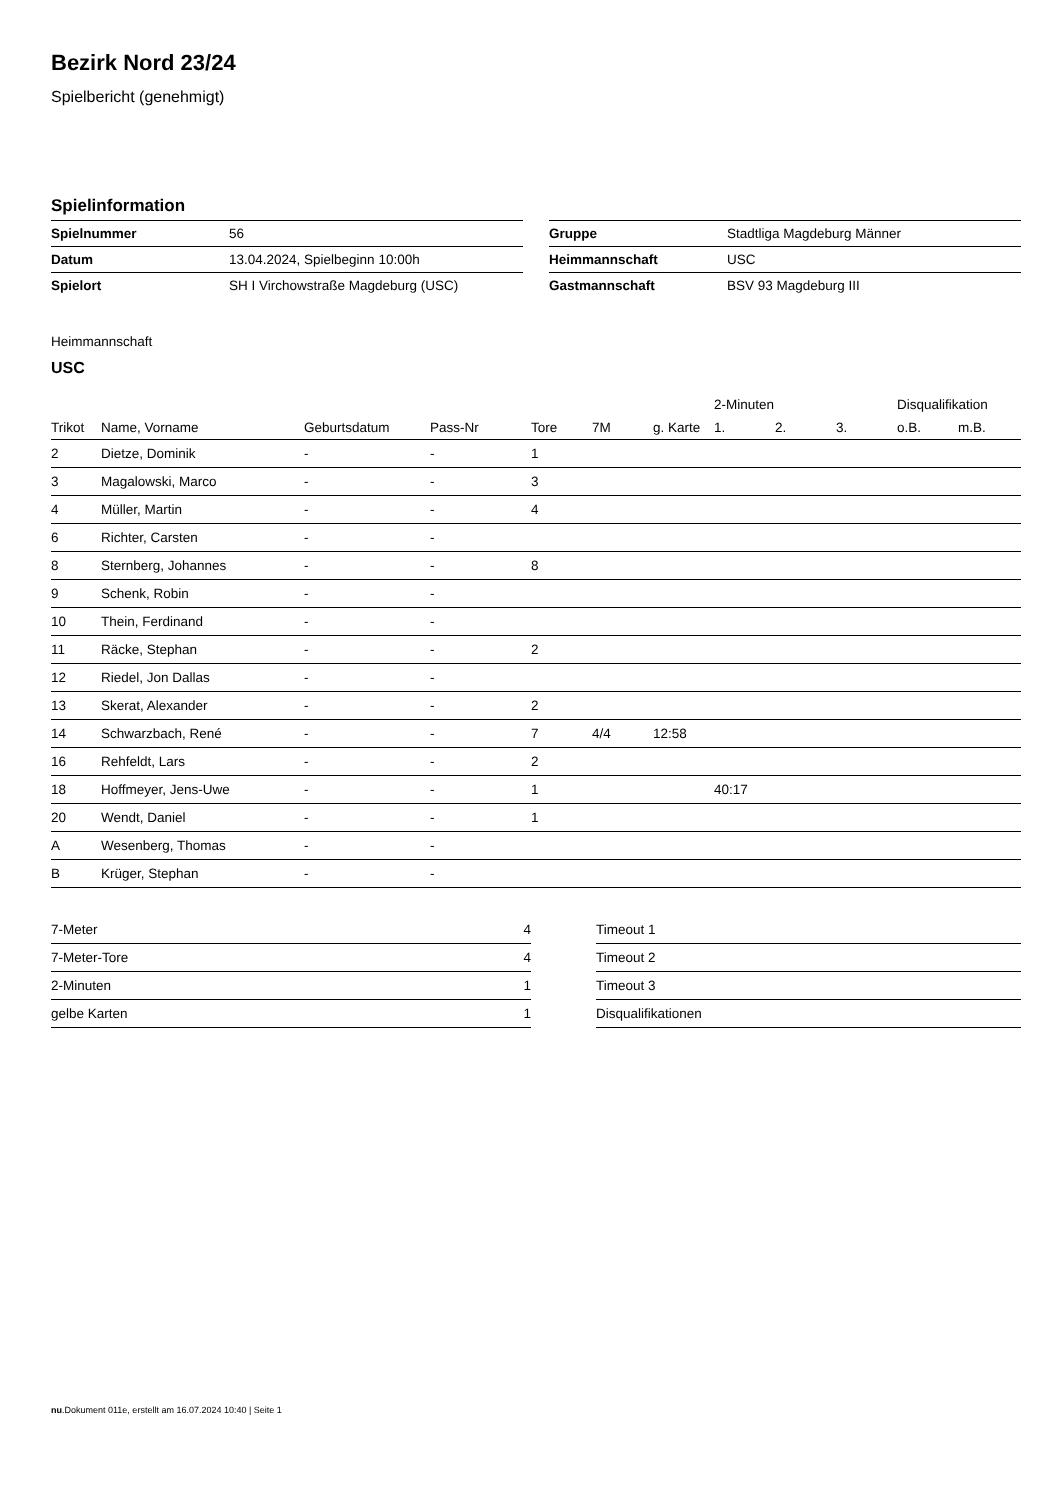Bezirk Nord 23/24
Spielbericht (genehmigt)
Spielinformation
| Spielnummer | 56 |
| Datum | 13.04.2024, Spielbeginn 10:00h |
| Spielort | SH I Virchowstraße Magdeburg (USC) |
| Gruppe | Stadtliga Magdeburg Männer |
| Heimmannschaft | USC |
| Gastmannschaft | BSV 93 Magdeburg III |
Heimmannschaft
USC
| | | | | | | | 2-Minuten | | | Disqualifikation | |
| --- | --- | --- | --- | --- | --- | --- | --- | --- | --- | --- | --- |
| Trikot | Name, Vorname | Geburtsdatum | Pass-Nr | Tore | 7M | g. Karte | 1. | 2. | 3. | o.B. | m.B. |
| 2 | Dietze, Dominik | - | - | 1 | | | | | | | |
| 3 | Magalowski, Marco | - | - | 3 | | | | | | | |
| 4 | Müller, Martin | - | - | 4 | | | | | | | |
| 6 | Richter, Carsten | - | - | | | | | | | | |
| 8 | Sternberg, Johannes | - | - | 8 | | | | | | | |
| 9 | Schenk, Robin | - | - | | | | | | | | |
| 10 | Thein, Ferdinand | - | - | | | | | | | | |
| 11 | Räcke, Stephan | - | - | 2 | | | | | | | |
| 12 | Riedel, Jon Dallas | - | - | | | | | | | | |
| 13 | Skerat, Alexander | - | - | 2 | | | | | | | |
| 14 | Schwarzbach, René | - | - | 7 | 4/4 | 12:58 | | | | | |
| 16 | Rehfeldt, Lars | - | - | 2 | | | | | | | |
| 18 | Hoffmeyer, Jens-Uwe | - | - | 1 | | | 40:17 | | | | |
| 20 | Wendt, Daniel | - | - | 1 | | | | | | | |
| A | Wesenberg, Thomas | - | - | | | | | | | | |
| B | Krüger, Stephan | - | - | | | | | | | | |
| 7-Meter | 4 |
| 7-Meter-Tore | 4 |
| 2-Minuten | 1 |
| gelbe Karten | 1 |
| Timeout 1 |
| Timeout 2 |
| Timeout 3 |
| Disqualifikationen |
nu.Dokument 011e, erstellt am 16.07.2024 10:40 | Seite 1